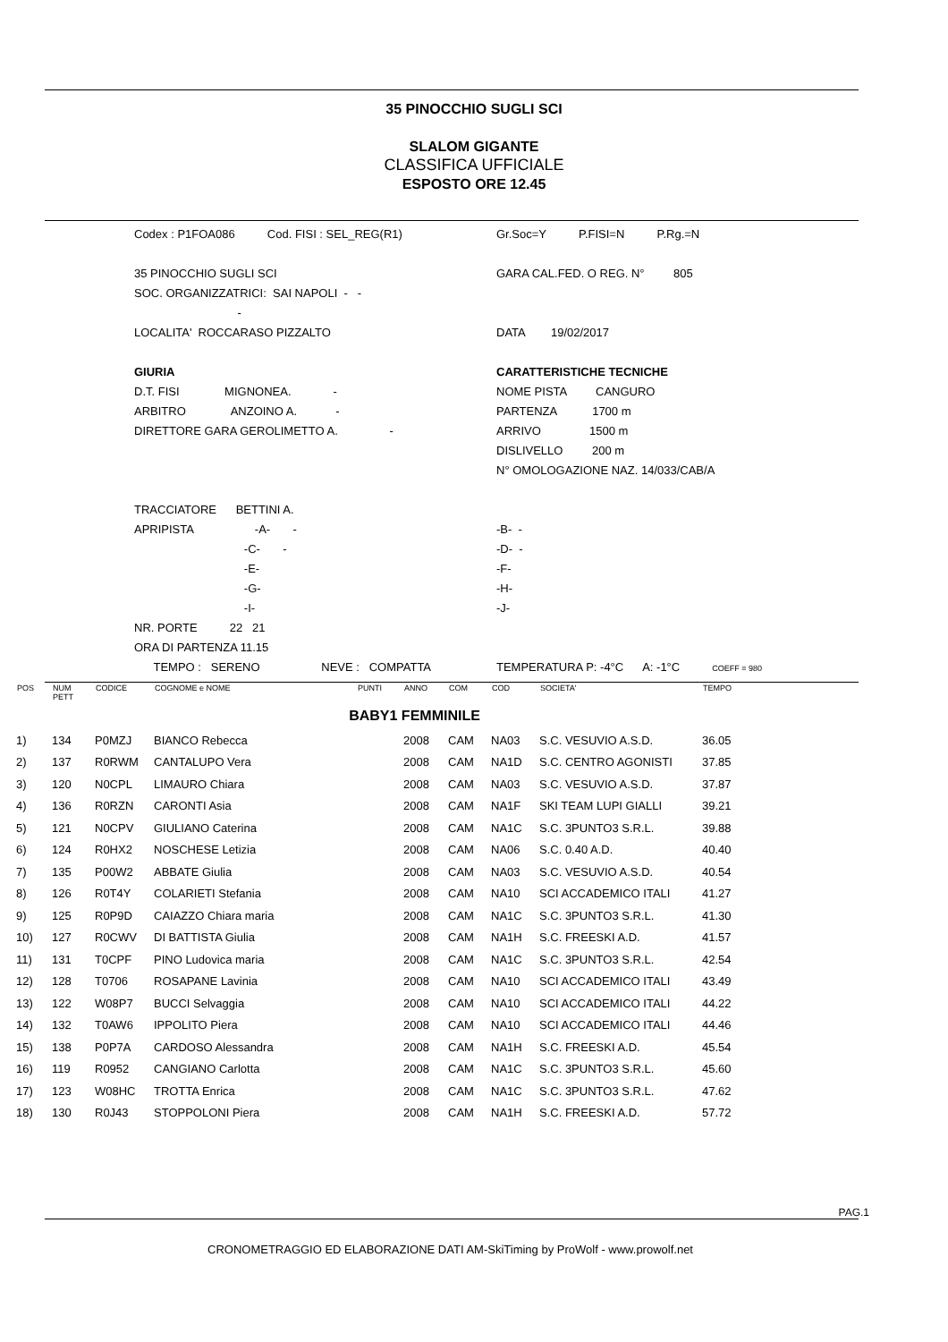35 PINOCCHIO SUGLI SCI
SLALOM GIGANTE
CLASSIFICA UFFICIALE
ESPOSTO ORE 12.45
Codex : P1FOA086 Cod. FISI : SEL_REG(R1)
Gr.Soc=Y P.FISI=N P.Rg.=N
35 PINOCCHIO SUGLI SCI SOC. ORGANIZZATRICI: SAI NAPOLI - - - LOCALITA' ROCCARASO PIZZALTO GIURIA D.T. FISI MIGNONEA. - ARBITRO ANZOINO A. - DIRETTORE GARA GEROLIMETTO A. - TRACCIATORE BETTINI A. APRIPISTA -A- - -C- - -E- -G- -I- NR. PORTE 22 21 ORA DI PARTENZA 11.15 TEMPO : SERENO NEVE : COMPATTA
GARA CAL.FED. O REG. N° 805 DATA 19/02/2017 CARATTERISTICHE TECNICHE NOME PISTA CANGURO PARTENZA 1700 m ARRIVO 1500 m DISLIVELLO 200 m N° OMOLOGAZIONE NAZ. 14/033/CAB/A -B- - -D- - -F- -H- -J- TEMPERATURA P: -4°C A: -1°C COEFF = 980
| POS | NUM PETT | CODICE | COGNOME e NOME | PUNTI | ANNO | COM | COD | SOCIETA' | TEMPO |
| --- | --- | --- | --- | --- | --- | --- | --- | --- | --- |
| BABY1 FEMMINILE | | | | | | | | | |
| 1) | 134 | P0MZJ | BIANCO Rebecca | | 2008 | CAM | NA03 | S.C. VESUVIO A.S.D. | 36.05 |
| 2) | 137 | R0RWM | CANTALUPO Vera | | 2008 | CAM | NA1D | S.C. CENTRO AGONISTI | 37.85 |
| 3) | 120 | N0CPL | LIMAURO Chiara | | 2008 | CAM | NA03 | S.C. VESUVIO A.S.D. | 37.87 |
| 4) | 136 | R0RZN | CARONTI Asia | | 2008 | CAM | NA1F | SKI TEAM LUPI GIALLI | 39.21 |
| 5) | 121 | N0CPV | GIULIANO Caterina | | 2008 | CAM | NA1C | S.C. 3PUNTO3 S.R.L. | 39.88 |
| 6) | 124 | R0HX2 | NOSCHESE Letizia | | 2008 | CAM | NA06 | S.C. 0.40 A.D. | 40.40 |
| 7) | 135 | P00W2 | ABBATE Giulia | | 2008 | CAM | NA03 | S.C. VESUVIO A.S.D. | 40.54 |
| 8) | 126 | R0T4Y | COLARIETI Stefania | | 2008 | CAM | NA10 | SCI ACCADEMICO ITALI | 41.27 |
| 9) | 125 | R0P9D | CAIAZZO Chiara maria | | 2008 | CAM | NA1C | S.C. 3PUNTO3 S.R.L. | 41.30 |
| 10) | 127 | R0CWV | DI BATTISTA Giulia | | 2008 | CAM | NA1H | S.C. FREESKI A.D. | 41.57 |
| 11) | 131 | T0CPF | PINO Ludovica maria | | 2008 | CAM | NA1C | S.C. 3PUNTO3 S.R.L. | 42.54 |
| 12) | 128 | T0706 | ROSAPANE Lavinia | | 2008 | CAM | NA10 | SCI ACCADEMICO ITALI | 43.49 |
| 13) | 122 | W08P7 | BUCCI Selvaggia | | 2008 | CAM | NA10 | SCI ACCADEMICO ITALI | 44.22 |
| 14) | 132 | T0AW6 | IPPOLITO Piera | | 2008 | CAM | NA10 | SCI ACCADEMICO ITALI | 44.46 |
| 15) | 138 | P0P7A | CARDOSO Alessandra | | 2008 | CAM | NA1H | S.C. FREESKI A.D. | 45.54 |
| 16) | 119 | R0952 | CANGIANO Carlotta | | 2008 | CAM | NA1C | S.C. 3PUNTO3 S.R.L. | 45.60 |
| 17) | 123 | W08HC | TROTTA Enrica | | 2008 | CAM | NA1C | S.C. 3PUNTO3 S.R.L. | 47.62 |
| 18) | 130 | R0J43 | STOPPOLONI Piera | | 2008 | CAM | NA1H | S.C. FREESKI A.D. | 57.72 |
PAG.1
CRONOMETRAGGIO ED ELABORAZIONE DATI AM-SkiTiming by ProWolf - www.prowolf.net